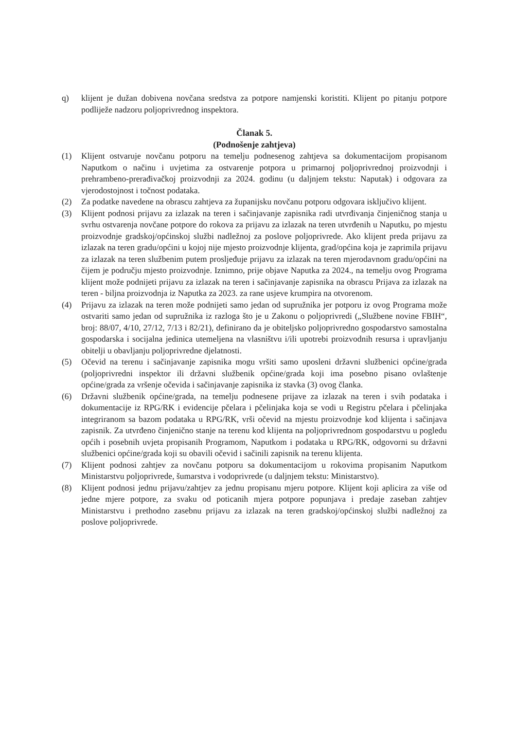q) klijent je dužan dobivena novčana sredstva za potpore namjenski koristiti. Klijent po pitanju potpore podliježe nadzoru poljoprivrednog inspektora.
Članak 5.
(Podnošenje zahtjeva)
(1) Klijent ostvaruje novčanu potporu na temelju podnesenog zahtjeva sa dokumentacijom propisanom Naputkom o načinu i uvjetima za ostvarenje potpora u primarnoj poljoprivrednoj proizvodnji i prehrambeno-prerađivačkoj proizvodnji za 2024. godinu (u daljnjem tekstu: Naputak) i odgovara za vjerodostojnost i točnost podataka.
(2) Za podatke navedene na obrascu zahtjeva za županijsku novčanu potporu odgovara isključivo klijent.
(3) Klijent podnosi prijavu za izlazak na teren i sačinjavanje zapisnika radi utvrđivanja činjeničnog stanja u svrhu ostvarenja novčane potpore do rokova za prijavu za izlazak na teren utvrđenih u Naputku, po mjestu proizvodnje gradskoj/općinskoj službi nadležnoj za poslove poljoprivrede. Ako klijent preda prijavu za izlazak na teren gradu/općini u kojoj nije mjesto proizvodnje klijenta, grad/općina koja je zaprimila prijavu za izlazak na teren službenim putem prosljeđuje prijavu za izlazak na teren mjerodavnom gradu/općini na čijem je području mjesto proizvodnje. Iznimno, prije objave Naputka za 2024., na temelju ovog Programa klijent može podnijeti prijavu za izlazak na teren i sačinjavanje zapisnika na obrascu Prijava za izlazak na teren - biljna proizvodnja iz Naputka za 2023. za rane usjeve krumpira na otvorenom.
(4) Prijavu za izlazak na teren može podnijeti samo jedan od supružnika jer potporu iz ovog Programa može ostvariti samo jedan od supružnika iz razloga što je u Zakonu o poljoprivredi („Službene novine FBIH“, broj: 88/07, 4/10, 27/12, 7/13 i 82/21), definirano da je obiteljsko poljoprivredno gospodarstvo samostalna gospodarska i socijalna jedinica utemeljena na vlasništvu i/ili upotrebi proizvodnih resursa i upravljanju obitelji u obavljanju poljoprivredne djelatnosti.
(5) Očevid na terenu i sačinjavanje zapisnika mogu vršiti samo uposleni državni službenici općine/grada (poljoprivredni inspektor ili državni službenik općine/grada koji ima posebno pisano ovlaštenje općine/grada za vršenje očevida i sačinjavanje zapisnika iz stavka (3) ovog članka.
(6) Državni službenik općine/grada, na temelju podnesene prijave za izlazak na teren i svih podataka i dokumentacije iz RPG/RK i evidencije pčelara i pčelinjaka koja se vodi u Registru pčelara i pčelinjaka integriranom sa bazom podataka u RPG/RK, vrši očevid na mjestu proizvodnje kod klijenta i sačinjava zapisnik. Za utvrđeno činjenično stanje na terenu kod klijenta na poljoprivrednom gospodarstvu u pogledu općih i posebnih uvjeta propisanih Programom, Naputkom i podataka u RPG/RK, odgovorni su državni službenici općine/grada koji su obavili očevid i sačinili zapisnik na terenu klijenta.
(7) Klijent podnosi zahtjev za novčanu potporu sa dokumentacijom u rokovima propisanim Naputkom Ministarstvu poljoprivrede, šumarstva i vodoprivrede (u daljnjem tekstu: Ministarstvo).
(8) Klijent podnosi jednu prijavu/zahtjev za jednu propisanu mjeru potpore. Klijent koji aplicira za više od jedne mjere potpore, za svaku od poticanih mjera potpore popunjava i predaje zaseban zahtjev Ministarstvu i prethodno zasebnu prijavu za izlazak na teren gradskoj/općinskoj službi nadležnoj za poslove poljoprivrede.